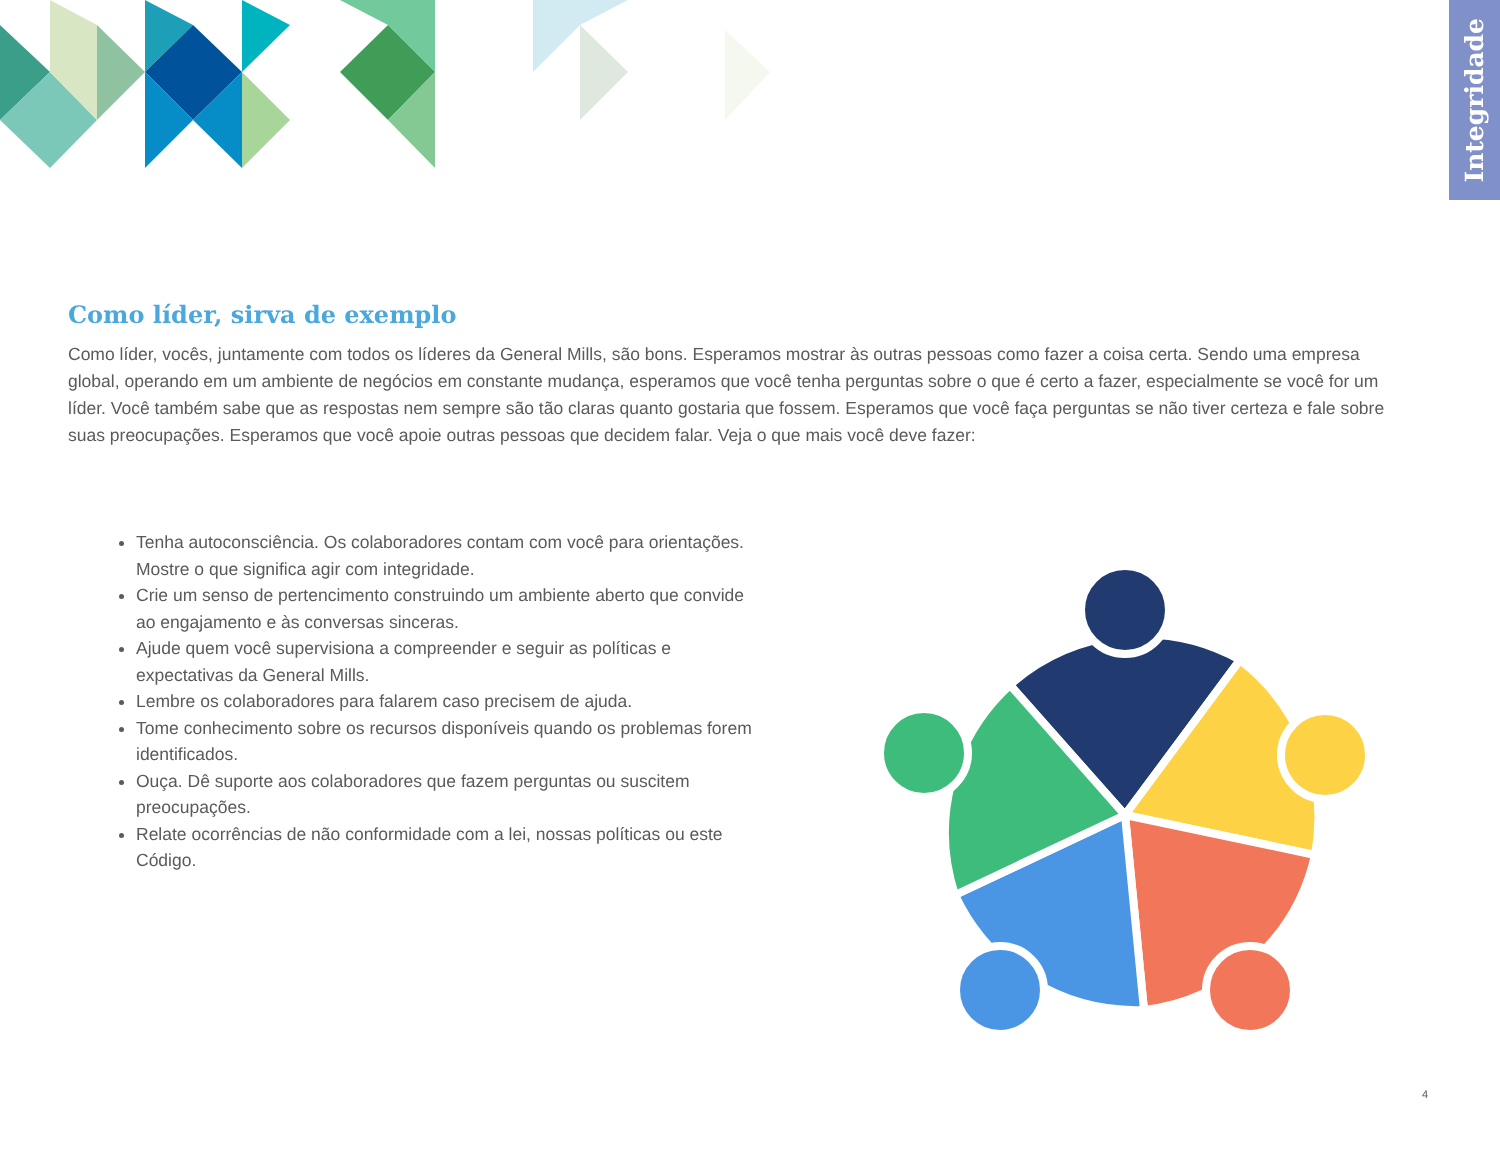Integridade
Como líder, sirva de exemplo
Como líder, vocês, juntamente com todos os líderes da General Mills, são bons. Esperamos mostrar às outras pessoas como fazer a coisa certa. Sendo uma empresa global, operando em um ambiente de negócios em constante mudança, esperamos que você tenha perguntas sobre o que é certo a fazer, especialmente se você for um líder. Você também sabe que as respostas nem sempre são tão claras quanto gostaria que fossem. Esperamos que você faça perguntas se não tiver certeza e fale sobre suas preocupações. Esperamos que você apoie outras pessoas que decidem falar. Veja o que mais você deve fazer:
Tenha autoconsciência. Os colaboradores contam com você para orientações. Mostre o que significa agir com integridade.
Crie um senso de pertencimento construindo um ambiente aberto que convide ao engajamento e às conversas sinceras.
Ajude quem você supervisiona a compreender e seguir as políticas e expectativas da General Mills.
Lembre os colaboradores para falarem caso precisem de ajuda.
Tome conhecimento sobre os recursos disponíveis quando os problemas forem identificados.
Ouça. Dê suporte aos colaboradores que fazem perguntas ou suscitem preocupações.
Relate ocorrências de não conformidade com a lei, nossas políticas ou este Código.
4